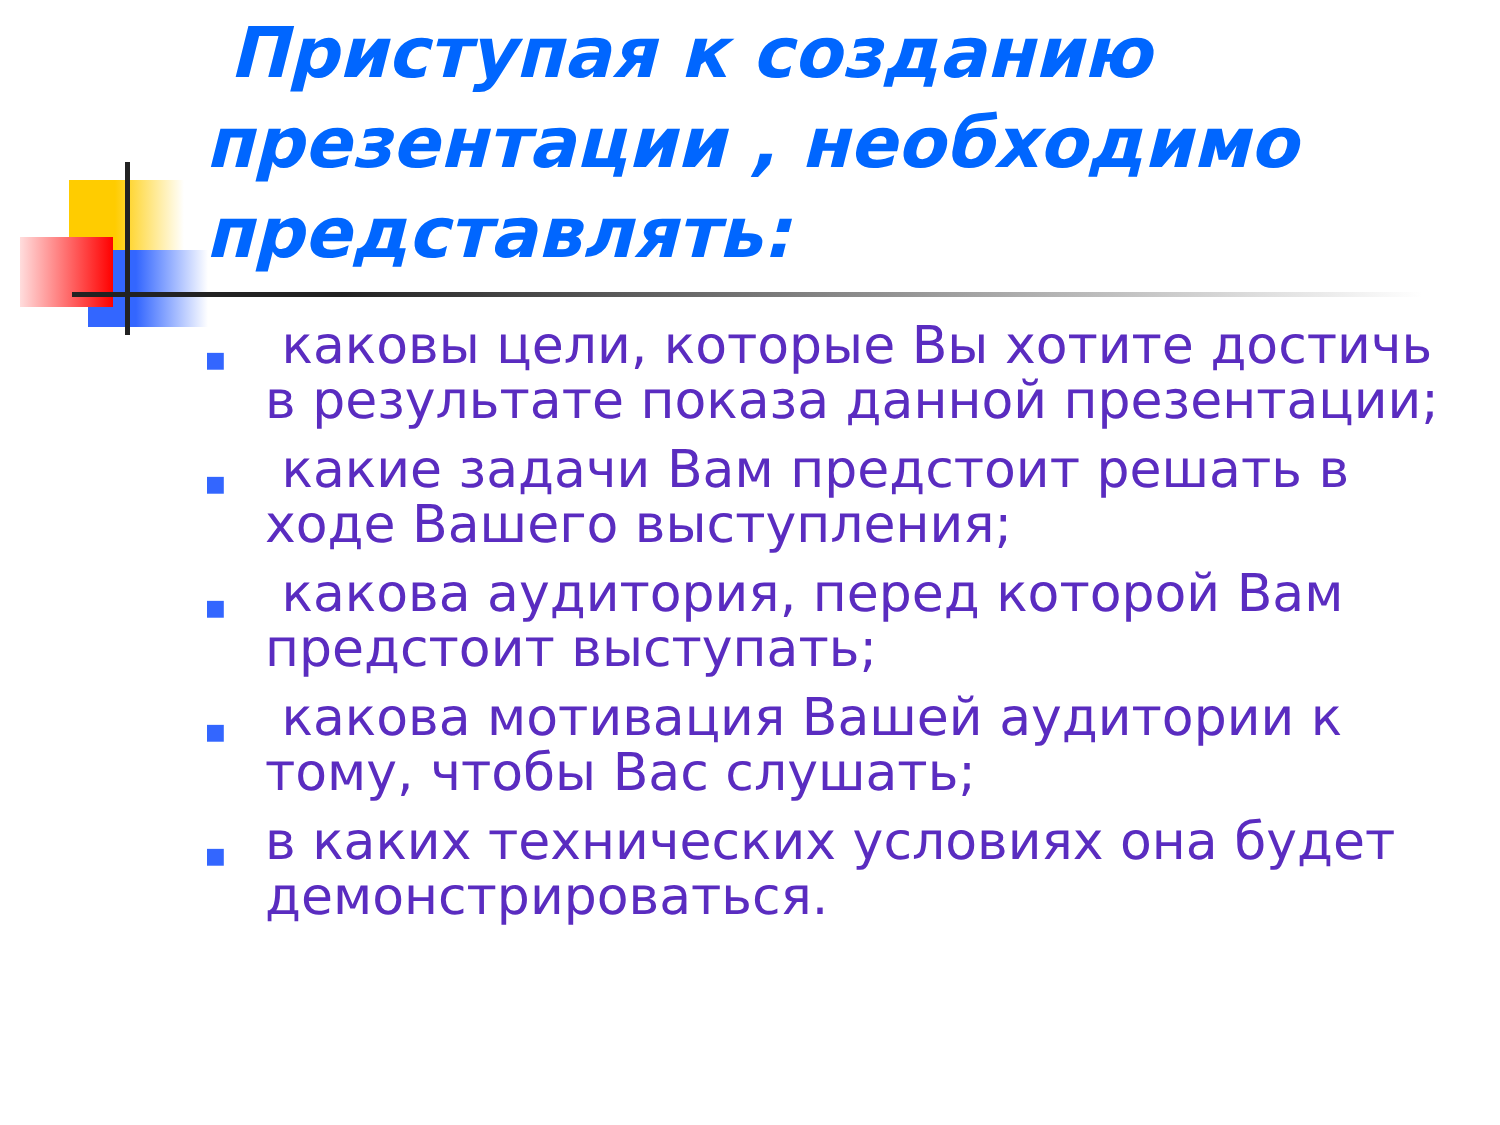Приступая к созданию презентации , необходимо представлять:
■ каковы цели, которые Вы хотите достичь в результате показа данной презентации;
■ какие задачи Вам предстоит решать в ходе Вашего выступления;
■ какова аудитория, перед которой Вам предстоит выступать;
■ какова мотивация Вашей аудитории к тому, чтобы Вас слушать;
■ в каких технических условиях она будет демонстрироваться.